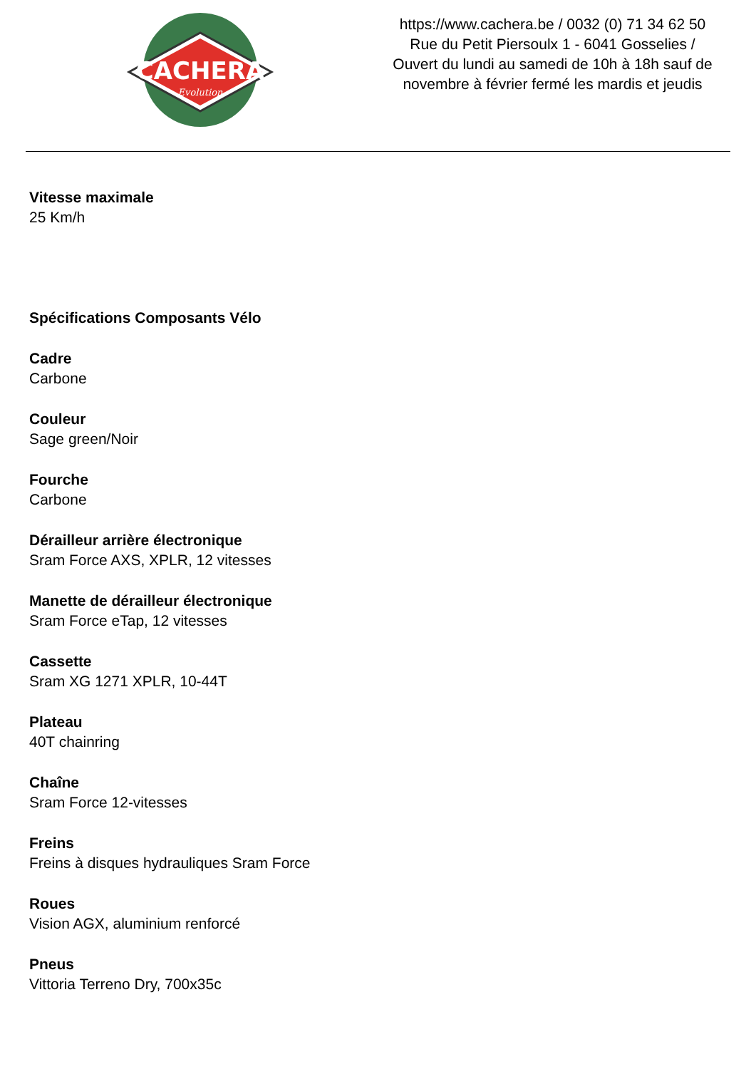CACHERA
Evolution
https://www.cachera.be / 0032 (0) 71 34 62 50
Rue du Petit Piersoulx 1 - 6041 Gosselies /
Ouvert du lundi au samedi de 10h à 18h sauf de
novembre à février fermé les mardis et jeudis
Vitesse maximale
25 Km/h
Spécifications Composants Vélo
Cadre
Carbone
Couleur
Sage green/Noir
Fourche
Carbone
Dérailleur arrière électronique
Sram Force AXS, XPLR, 12 vitesses
Manette de dérailleur électronique
Sram Force eTap, 12 vitesses
Cassette
Sram XG 1271 XPLR, 10-44T
Plateau
40T chainring
Chaîne
Sram Force 12-vitesses
Freins
Freins à disques hydrauliques Sram Force
Roues
Vision AGX, aluminium renforcé
Pneus
Vittoria Terreno Dry, 700x35c